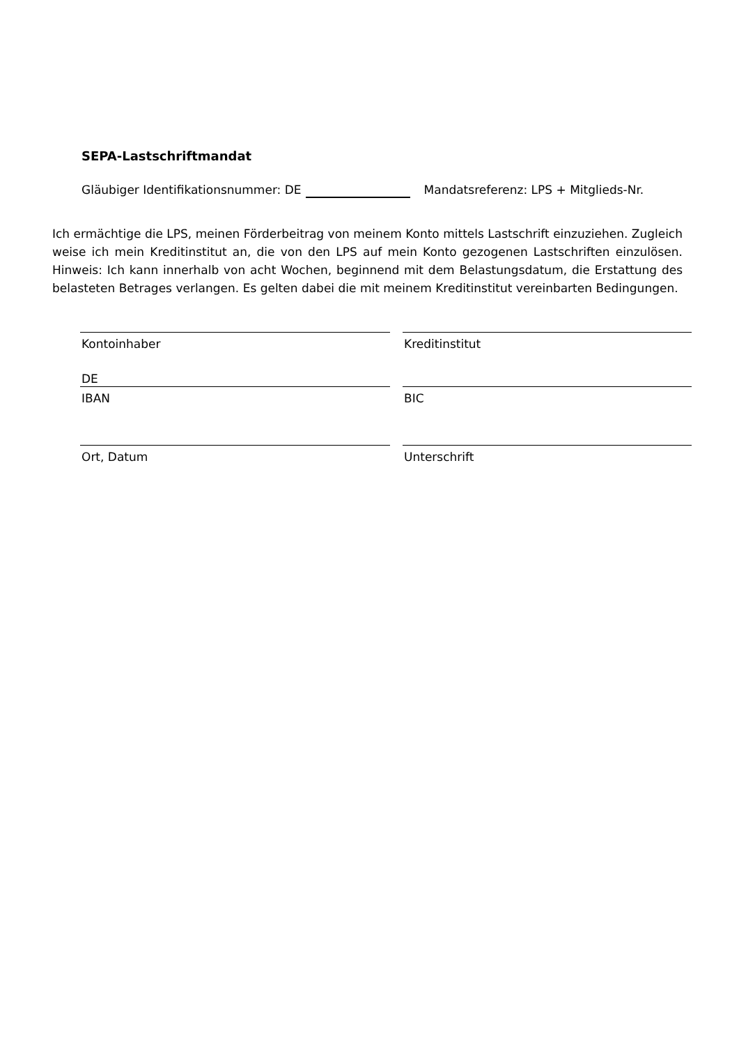SEPA-Lastschriftmandat
Gläubiger Identifikationsnummer: DE Mandatsreferenz: LPS + Mitglieds-Nr.
Ich ermächtige die LPS, meinen Förderbeitrag von meinem Konto mittels Lastschrift einzuziehen. Zugleich weise ich mein Kreditinstitut an, die von den LPS auf mein Konto gezogenen Lastschriften einzulösen. Hinweis: Ich kann innerhalb von acht Wochen, beginnend mit dem Belastungsdatum, die Erstattung des belasteten Betrages verlangen. Es gelten dabei die mit meinem Kreditinstitut vereinbarten Bedingungen.
Kontoinhaber
DE
Kreditinstitut
IBAN
BIC
Ort, Datum
Unterschrift